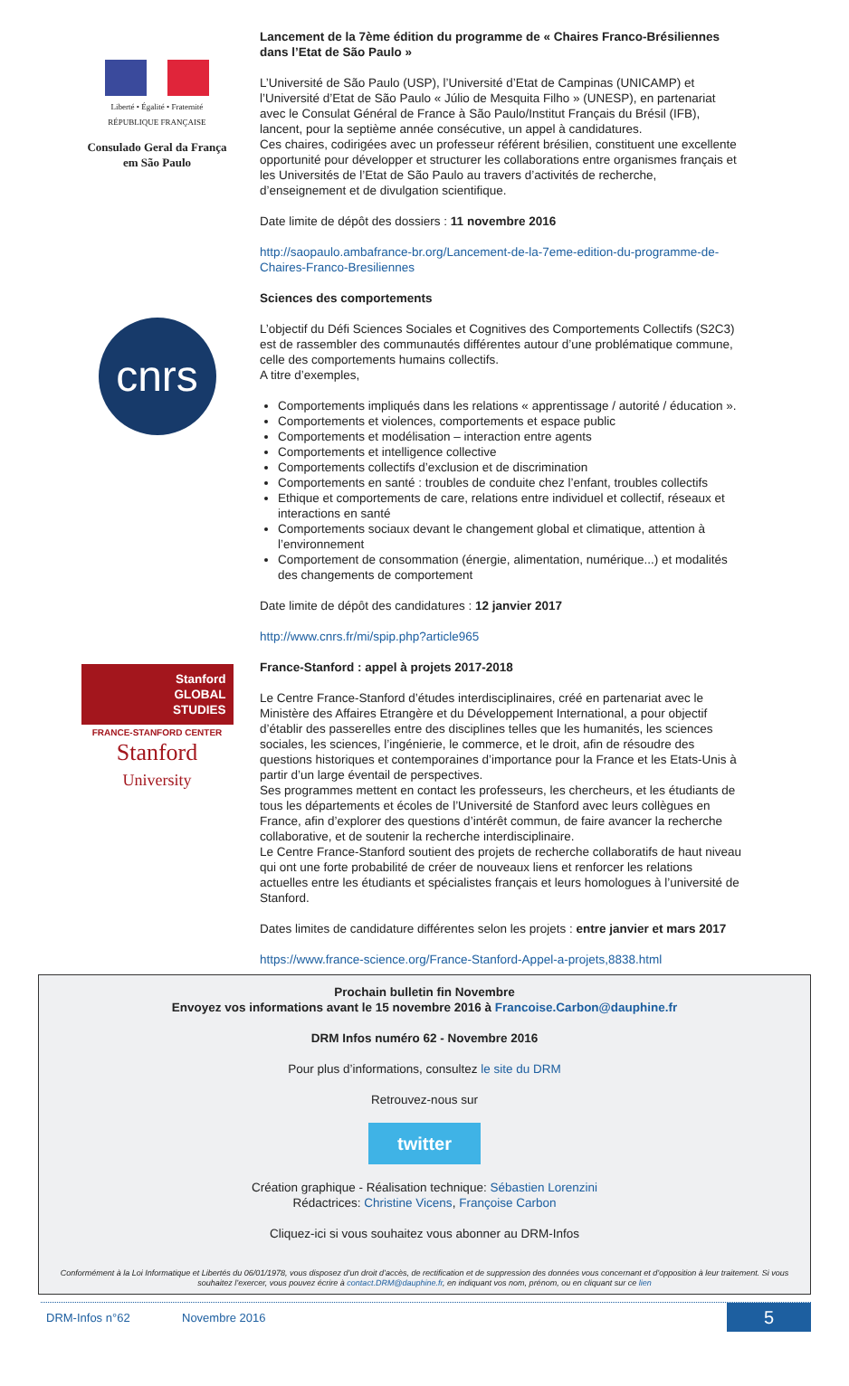Liberté • Égalité • Fraternité
RÉPUBLIQUE FRANÇAISE
Consulado Geral da França
em São Paulo
Lancement de la 7ème édition du programme de « Chaires Franco-Brésiliennes dans l’Etat de São Paulo »
L’Université de São Paulo (USP), l’Université d’Etat de Campinas (UNICAMP) et l’Université d’Etat de São Paulo « Júlio de Mesquita Filho » (UNESP), en partenariat avec le Consulat Général de France à São Paulo/Institut Français du Brésil (IFB), lancent, pour la septième année consécutive, un appel à candidatures.
Ces chaires, codirigées avec un professeur référent brésilien, constituent une excellente opportunité pour développer et structurer les collaborations entre organismes français et les Universités de l’Etat de São Paulo au travers d’activités de recherche, d’enseignement et de divulgation scientifique.
Date limite de dépôt des dossiers : 11 novembre 2016
http://saopaulo.ambafrance-br.org/Lancement-de-la-7eme-edition-du-programme-de-Chaires-Franco-Bresiliennes
cnrs
Sciences des comportements
L’objectif du Défi Sciences Sociales et Cognitives des Comportements Collectifs (S2C3) est de rassembler des communautés différentes autour d’une problématique commune, celle des comportements humains collectifs.
A titre d’exemples,
Comportements impliqués dans les relations « apprentissage / autorité / éducation ».
Comportements et violences, comportements et espace public
Comportements et modélisation – interaction entre agents
Comportements et intelligence collective
Comportements collectifs d’exclusion et de discrimination
Comportements en santé : troubles de conduite chez l’enfant, troubles collectifs
Ethique et comportements de care, relations entre individuel et collectif, réseaux et interactions en santé
Comportements sociaux devant le changement global et climatique, attention à l’environnement
Comportement de consommation (énergie, alimentation, numérique...) et modalités des changements de comportement
Date limite de dépôt des candidatures : 12 janvier 2017
http://www.cnrs.fr/mi/spip.php?article965
Stanford
GLOBAL
STUDIES
FRANCE-STANFORD CENTER
Stanford
University
France-Stanford : appel à projets 2017-2018
Le Centre France-Stanford d’études interdisciplinaires, créé en partenariat avec le Ministère des Affaires Etrangère et du Développement International, a pour objectif d’établir des passerelles entre des disciplines telles que les humanités, les sciences sociales, les sciences, l’ingénierie, le commerce, et le droit, afin de résoudre des questions historiques et contemporaines d’importance pour la France et les Etats-Unis à partir d’un large éventail de perspectives.
Ses programmes mettent en contact les professeurs, les chercheurs, et les étudiants de tous les départements et écoles de l’Université de Stanford avec leurs collègues en France, afin d’explorer des questions d’intérêt commun, de faire avancer la recherche collaborative, et de soutenir la recherche interdisciplinaire.
Le Centre France-Stanford soutient des projets de recherche collaboratifs de haut niveau qui ont une forte probabilité de créer de nouveaux liens et renforcer les relations actuelles entre les étudiants et spécialistes français et leurs homologues à l’université de Stanford.
Dates limites de candidature différentes selon les projets : entre janvier et mars 2017
https://www.france-science.org/France-Stanford-Appel-a-projets,8838.html
Prochain bulletin fin Novembre
Envoyez vos informations avant le 15 novembre 2016 à Francoise.Carbon@dauphine.fr
DRM Infos numéro 62 - Novembre 2016
Pour plus d’informations, consultez le site du DRM
Retrouvez-nous sur
twitter
Création graphique - Réalisation technique: Sébastien Lorenzini
Rédactrices: Christine Vicens, Françoise Carbon
Cliquez-ici si vous souhaitez vous abonner au DRM-Infos
Conformément à la Loi Informatique et Libertés du 06/01/1978, vous disposez d’un droit d’accès, de rectification et de suppression des données vous concernant et d’opposition à leur traitement. Si vous souhaitez l’exercer, vous pouvez écrire à contact.DRM@dauphine.fr, en indiquant vos nom, prénom, ou en cliquant sur ce lien
DRM-Infos n°62 Novembre 2016 5